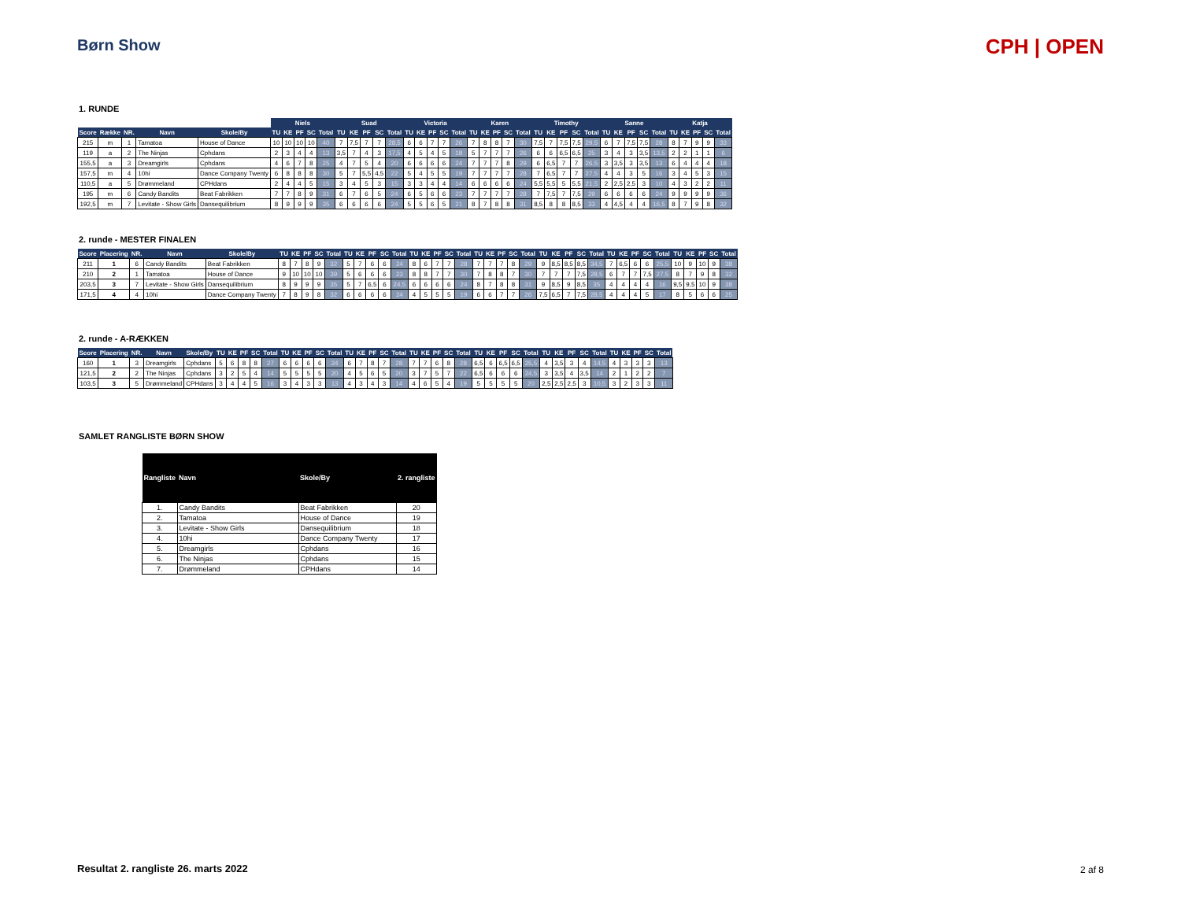Børn Show CPH | OPEN
1. RUNDE
| | | | | | Niels | | | | | Suad | | | | | Victoria | | | | | Karen | | | | | Timothy | | | | | Sanne | | | | | Katja | | | | |
| --- | --- | --- | --- | --- | --- | --- | --- | --- | --- | --- | --- | --- | --- | --- | --- | --- | --- | --- | --- | --- | --- | --- | --- | --- | --- | --- | --- | --- | --- | --- | --- | --- | --- | --- | --- | --- | --- | --- | --- |
| Score | Række | NR. | Navn | Skole/By | TU | KE | PF | SC | Total | TU | KE | PF | SC | Total | TU | KE | PF | SC | Total | TU | KE | PF | SC | Total | TU | KE | PF | SC | Total | TU | KE | PF | SC | Total | TU | KE | PF | SC | Total |
| 215 | m | 1 | Tamatoa | House of Dance | 10 | 10 | 10 | 10 | 40 | 7 | 7,5 | 7 | 7 | 28,5 | 6 | 6 | 7 | 7 | 26 | 7 | 8 | 8 | 7 | 30 | 7,5 | 7 | 7,5 | 7,5 | 29,5 | 6 | 7 | 7,5 | 7,5 | 28 | 8 | 7 | 9 | 9 | 33 |
| 119 | a | 2 | The Ninjas | Cphdans | 2 | 3 | 4 | 4 | 13 | 3,5 | 7 | 4 | 3 | 17,5 | 4 | 5 | 4 | 5 | 18 | 5 | 7 | 7 | 7 | 26 | 6 | 6 | 6,5 | 6,5 | 25 | 3 | 4 | 3 | 3,5 | 13,5 | 2 | 2 | 1 | 1 | 6 |
| 155,5 | a | 3 | Dreamgirls | Cphdans | 4 | 6 | 7 | 8 | 25 | 4 | 7 | 5 | 4 | 20 | 6 | 6 | 6 | 6 | 24 | 7 | 7 | 7 | 8 | 29 | 6 | 6,5 | 7 | 7 | 26,5 | 3 | 3,5 | 3 | 3,5 | 13 | 6 | 4 | 4 | 4 | 18 |
| 157,5 | m | 4 | 10hi | Dance Company Twenty | 6 | 8 | 8 | 8 | 30 | 5 | 7 | 5,5 | 4,5 | 22 | 5 | 4 | 5 | 5 | 19 | 7 | 7 | 7 | 7 | 28 | 7 | 6,5 | 7 | 7 | 27,5 | 4 | 4 | 3 | 5 | 16 | 3 | 4 | 5 | 3 | 15 |
| 110,5 | a | 5 | Drømmeland | CPHdans | 2 | 4 | 4 | 5 | 15 | 3 | 4 | 5 | 3 | 15 | 3 | 3 | 4 | 4 | 14 | 6 | 6 | 6 | 6 | 24 | 5,5 | 5,5 | 5 | 5,5 | 21,5 | 2 | 2,5 | 2,5 | 3 | 10 | 4 | 3 | 2 | 2 | 11 |
| 195 | m | 6 | Candy Bandits | Beat Fabrikken | 7 | 7 | 8 | 9 | 31 | 6 | 7 | 6 | 5 | 24 | 6 | 5 | 6 | 6 | 23 | 7 | 7 | 7 | 7 | 28 | 7 | 7,5 | 7 | 7,5 | 29 | 6 | 6 | 6 | 6 | 24 | 9 | 9 | 9 | 9 | 36 |
| 192,5 | m | 7 | Levitate - Show Girls | Dansequilibrium | 8 | 9 | 9 | 9 | 35 | 6 | 6 | 6 | 6 | 24 | 5 | 5 | 6 | 5 | 21 | 8 | 7 | 8 | 8 | 31 | 8,5 | 8 | 8 | 8,5 | 33 | 4 | 4,5 | 4 | 4 | 16,5 | 8 | 7 | 9 | 8 | 32 |
2. runde - MESTER FINALEN
| Score | Placering | NR. | Navn | Skole/By | TU | KE | PF | SC | Total | TU | KE | PF | SC | Total | TU | KE | PF | SC | Total | TU | KE | PF | SC | Total | TU | KE | PF | SC | Total | TU | KE | PF | SC | Total | TU | KE | PF | SC | Total |
| --- | --- | --- | --- | --- | --- | --- | --- | --- | --- | --- | --- | --- | --- | --- | --- | --- | --- | --- | --- | --- | --- | --- | --- | --- | --- | --- | --- | --- | --- | --- | --- | --- | --- | --- | --- | --- | --- | --- | --- |
| 211 | 1 | 6 | Candy Bandits | Beat Fabrikken | 8 | 7 | 8 | 9 | 32 | 5 | 7 | 6 | 6 | 24 | 8 | 6 | 7 | 7 | 28 | 7 | 7 | 7 | 8 | 29 | 9 | 8,5 | 8,5 | 8,5 | 34,5 | 7 | 6,5 | 6 | 6 | 25,5 | 10 | 9 | 10 | 9 | 38 |
| 210 | 2 | 1 | Tamatoa | House of Dance | 9 | 10 | 10 | 10 | 39 | 5 | 6 | 6 | 6 | 23 | 8 | 8 | 7 | 7 | 30 | 7 | 8 | 8 | 7 | 30 | 7 | 7 | 7 | 7,5 | 28,5 | 6 | 7 | 7 | 7,5 | 27,5 | 8 | 7 | 9 | 8 | 32 |
| 203,5 | 3 | 7 | Levitate - Show Girls | Dansequilibrium | 8 | 9 | 9 | 9 | 35 | 5 | 7 | 6,5 | 6 | 24,5 | 6 | 6 | 6 | 6 | 24 | 8 | 7 | 8 | 8 | 31 | 9 | 8,5 | 9 | 8,5 | 35 | 4 | 4 | 4 | 4 | 16 | 9,5 | 9,5 | 10 | 9 | 38 |
| 171,5 | 4 | 4 | 10hi | Dance Company Twenty | 7 | 8 | 9 | 8 | 32 | 6 | 6 | 6 | 6 | 24 | 4 | 5 | 5 | 5 | 19 | 6 | 6 | 7 | 7 | 26 | 7,5 | 6,5 | 7 | 7,5 | 28,5 | 4 | 4 | 4 | 5 | 17 | 8 | 5 | 6 | 6 | 25 |
2. runde - A-RÆKKEN
| Score | Placering | NR. | Navn | Skole/By | TU | KE | PF | SC | Total | TU | KE | PF | SC | Total | TU | KE | PF | SC | Total | TU | KE | PF | SC | Total | TU | KE | PF | SC | Total | TU | KE | PF | SC | Total | TU | KE | PF | SC | Total |
| --- | --- | --- | --- | --- | --- | --- | --- | --- | --- | --- | --- | --- | --- | --- | --- | --- | --- | --- | --- | --- | --- | --- | --- | --- | --- | --- | --- | --- | --- | --- | --- | --- | --- | --- | --- | --- | --- | --- | --- |
| 160 | 1 | 3 | Dreamgirls | Cphdans | 5 | 6 | 8 | 8 | 27 | 6 | 6 | 6 | 6 | 24 | 6 | 7 | 8 | 7 | 28 | 7 | 7 | 6 | 8 | 28 | 6,5 | 6 | 6,5 | 6,5 | 25,5 | 4 | 3,5 | 3 | 4 | 14,5 | 4 | 3 | 3 | 3 | 13 |
| 121,5 | 2 | 2 | The Ninjas | Cphdans | 3 | 2 | 5 | 4 | 14 | 5 | 5 | 5 | 5 | 20 | 4 | 5 | 6 | 5 | 20 | 3 | 7 | 5 | 7 | 22 | 6,5 | 6 | 6 | 6 | 24,5 | 3 | 3,5 | 4 | 3,5 | 14 | 2 | 1 | 2 | 2 | 7 |
| 103,5 | 3 | 5 | Drømmeland | CPHdans | 3 | 4 | 4 | 5 | 16 | 3 | 4 | 3 | 3 | 13 | 4 | 3 | 4 | 3 | 14 | 4 | 6 | 5 | 4 | 19 | 5 | 5 | 5 | 5 | 20 | 2,5 | 2,5 | 2,5 | 3 | 10,5 | 3 | 2 | 3 | 3 | 11 |
SAMLET RANGLISTE BØRN SHOW
| Rangliste | Navn | Skole/By | 2. rangliste |
| --- | --- | --- | --- |
| 1. | Candy Bandits | Beat Fabrikken | 20 |
| 2. | Tamatoa | House of Dance | 19 |
| 3. | Levitate - Show Girls | Dansequilibrium | 18 |
| 4. | 10hi | Dance Company Twenty | 17 |
| 5. | Dreamgirls | Cphdans | 16 |
| 6. | The Ninjas | Cphdans | 15 |
| 7. | Drømmeland | CPHdans | 14 |
Resultat 2. rangliste 26. marts 2022
2 af 8